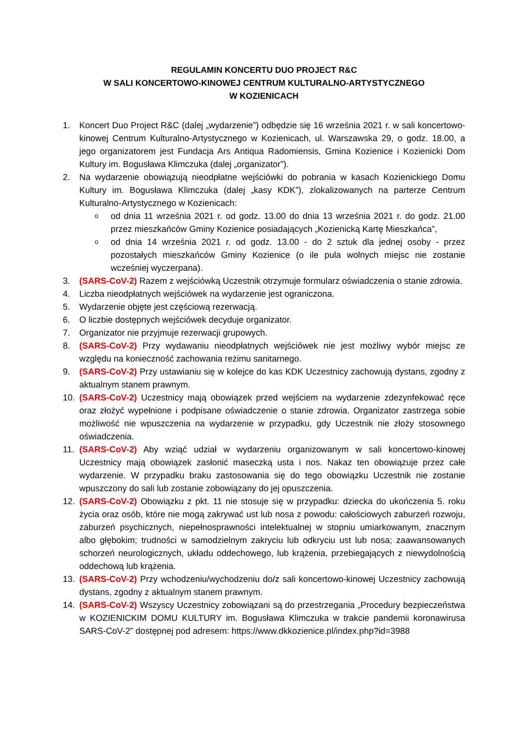REGULAMIN KONCERTU DUO PROJECT R&C
W SALI KONCERTOWO-KINOWEJ CENTRUM KULTURALNO-ARTYSTYCZNEGO
W KOZIENICACH
1. Koncert Duo Project R&C (dalej „wydarzenie”) odbędzie się 16 września 2021 r. w sali koncertowo-kinowej Centrum Kulturalno-Artystycznego w Kozienicach, ul. Warszawska 29, o godz. 18.00, a jego organizatorem jest Fundacja Ars Antiqua Radomiensis, Gmina Kozienice i Kozienicki Dom Kultury im. Bogusława Klimczuka (dalej „organizator”).
2. Na wydarzenie obowiązują nieodpłatne wejściówki do pobrania w kasach Kozienickiego Domu Kultury im. Bogusława Klimczuka (dalej „kasy KDK”), zlokalizowanych na parterze Centrum Kulturalno-Artystycznego w Kozienicach:
ood dnia 11 września 2021 r. od godz. 13.00 do dnia 13 września 2021 r. do godz. 21.00 przez mieszkańców Gminy Kozienice posiadających „Kozienicką Kartę Mieszkańca”,
ood dnia 14 września 2021 r. od godz. 13.00 - do 2 sztuk dla jednej osoby - przez pozostałych mieszkańców Gminy Kozienice (o ile pula wolnych miejsc nie zostanie wcześniej wyczerpana).
3. (SARS-CoV-2) Razem z wejściówką Uczestnik otrzymuje formularz oświadczenia o stanie zdrowia.
4. Liczba nieodpłatnych wejściówek na wydarzenie jest ograniczona.
5. Wydarzenie objęte jest częściową rezerwacją.
6. O liczbie dostępnych wejściówek decyduje organizator.
7. Organizator nie przyjmuje rezerwacji grupowych.
8. (SARS-CoV-2) Przy wydawaniu nieodpłatnych wejściówek nie jest możliwy wybór miejsc ze względu na konieczność zachowania reżimu sanitarnego.
9. (SARS-CoV-2) Przy ustawianiu się w kolejce do kas KDK Uczestnicy zachowują dystans, zgodny z aktualnym stanem prawnym.
10. (SARS-CoV-2) Uczestnicy mają obowiązek przed wejściem na wydarzenie zdezynfekować ręce oraz złożyć wypełnione i podpisane oświadczenie o stanie zdrowia. Organizator zastrzega sobie możliwość nie wpuszczenia na wydarzenie w przypadku, gdy Uczestnik nie złoży stosownego oświadczenia.
11. (SARS-CoV-2) Aby wziąć udział w wydarzeniu organizowanym w sali koncertowo-kinowej Uczestnicy mają obowiązek zasłonić maseczką usta i nos. Nakaz ten obowiązuje przez całe wydarzenie. W przypadku braku zastosowania się do tego obowiązku Uczestnik nie zostanie wpuszczony do sali lub zostanie zobowiązany do jej opuszczenia.
12. (SARS-CoV-2) Obowiązku z pkt. 11 nie stosuje się w przypadku: dziecka do ukończenia 5. roku życia oraz osób, które nie mogą zakrywać ust lub nosa z powodu: całościowych zaburzeń rozwoju, zaburzeń psychicznych, niepełnosprawności intelektualnej w stopniu umiarkowanym, znacznym albo głębokim; trudności w samodzielnym zakryciu lub odkryciu ust lub nosa; zaawansowanych schorzeń neurologicznych, układu oddechowego, lub krążenia, przebiegających z niewydolnością oddechową lub krążenia.
13. (SARS-CoV-2) Przy wchodzeniu/wychodzeniu do/z sali koncertowo-kinowej Uczestnicy zachowują dystans, zgodny z aktualnym stanem prawnym.
14. (SARS-CoV-2) Wszyscy Uczestnicy zobowiązani są do przestrzegania „Procedury bezpieczeństwa w KOZIENICKIM DOMU KULTURY im. Bogusława Klimczuka w trakcie pandemii koronawirusa SARS-CoV-2” dostępnej pod adresem: https://www.dkkozienice.pl/index.php?id=3988